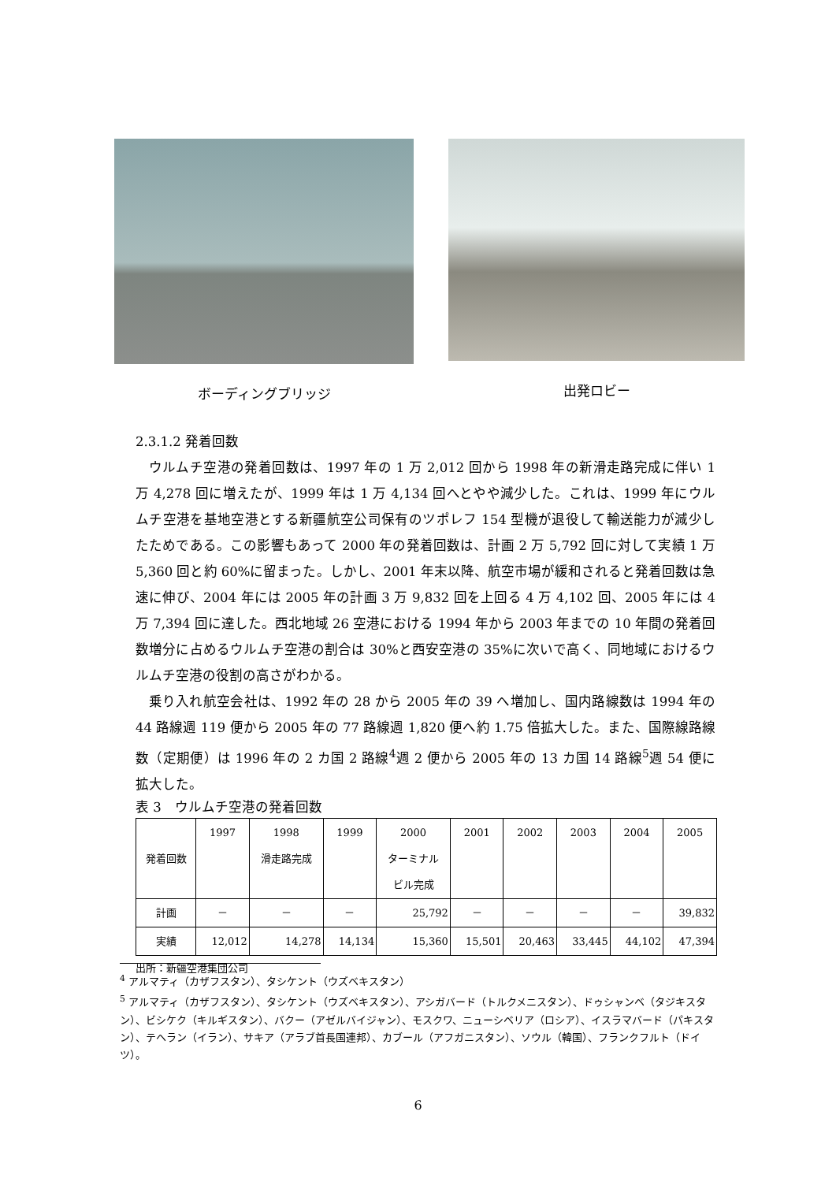ボーディングブリッジ 出発ロビー
2.3.1.2 発着回数
ウルムチ空港の発着回数は、1997 年の 1 万 2,012 回から 1998 年の新滑走路完成に伴い 1 万 4,278 回に増えたが、1999 年は 1 万 4,134 回へとやや減少した。これは、1999 年にウルムチ空港を基地空港とする新疆航空公司保有のツポレフ 154 型機が退役して輸送能力が減少したためである。この影響もあって 2000 年の発着回数は、計画 2 万 5,792 回に対して実績 1 万 5,360 回と約 60%に留まった。しかし、2001 年末以降、航空市場が緩和されると発着回数は急速に伸び、2004 年には 2005 年の計画 3 万 9,832 回を上回る 4 万 4,102 回、2005 年には 4 万 7,394 回に達した。西北地域 26 空港における 1994 年から 2003 年までの 10 年間の発着回数増分に占めるウルムチ空港の割合は 30%と西安空港の 35%に次いで高く、同地域におけるウルムチ空港の役割の高さがわかる。
乗り入れ航空会社は、1992 年の 28 から 2005 年の 39 へ増加し、国内路線数は 1994 年の 44 路線週 119 便から 2005 年の 77 路線週 1,820 便へ約 1.75 倍拡大した。また、国際線路線数（定期便）は 1996 年の 2 カ国 2 路線<sup>4</sup>週 2 便から 2005 年の 13 カ国 14 路線<sup>5</sup>週 54 便に拡大した。
表 3　ウルムチ空港の発着回数
| 発着回数 | 1997 | 1998 滑走路完成 | 1999 | 2000 ターミナル ビル完成 | 2001 | 2002 | 2003 | 2004 | 2005 |
| --- | --- | --- | --- | --- | --- | --- | --- | --- | --- |
| 計画 | － | － | － | 25,792 | － | － | － | － | 39,832 |
| 実績 | 12,012 | 14,278 | 14,134 | 15,360 | 15,501 | 20,463 | 33,445 | 44,102 | 47,394 |
出所：新疆空港集団公司
<sup>4</sup> アルマティ（カザフスタン）、タシケント（ウズベキスタン）
<sup>5</sup> アルマティ（カザフスタン）、タシケント（ウズベキスタン）、アシガバード（トルクメニスタン）、ドゥシャンベ（タジキスタン）、ビシケク（キルギスタン）、バクー（アゼルバイジャン）、モスクワ、ニューシベリア（ロシア）、イスラマバード（パキスタン）、テヘラン（イラン）、サキア（アラブ首長国連邦）、カブール（アフガニスタン）、ソウル（韓国）、フランクフルト（ドイツ）。
6